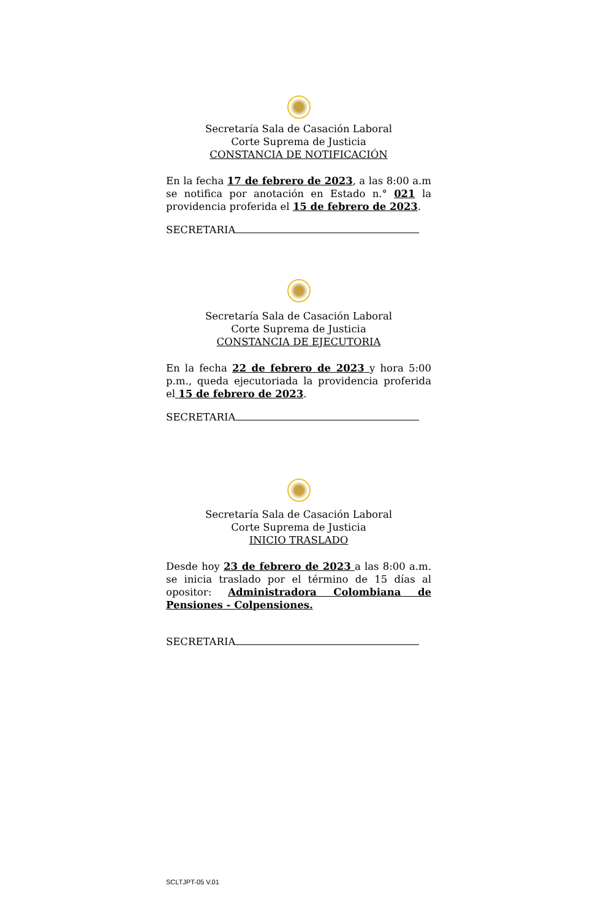Secretaría Sala de Casación Laboral
Corte Suprema de Justicia
CONSTANCIA DE NOTIFICACIÓN
En la fecha 17 de febrero de 2023, a las 8:00 a.m se notifica por anotación en Estado n.° 021 la providencia proferida el 15 de febrero de 2023.
SECRETARIA
Secretaría Sala de Casación Laboral
Corte Suprema de Justicia
CONSTANCIA DE EJECUTORIA
En la fecha 22 de febrero de 2023 y hora 5:00 p.m., queda ejecutoriada la providencia proferida el 15 de febrero de 2023.
SECRETARIA
Secretaría Sala de Casación Laboral
Corte Suprema de Justicia
INICIO TRASLADO
Desde hoy 23 de febrero de 2023 a las 8:00 a.m. se inicia traslado por el término de 15 días al opositor: Administradora Colombiana de Pensiones - Colpensiones.
SECRETARIA
SCLTJPT-05 V.01